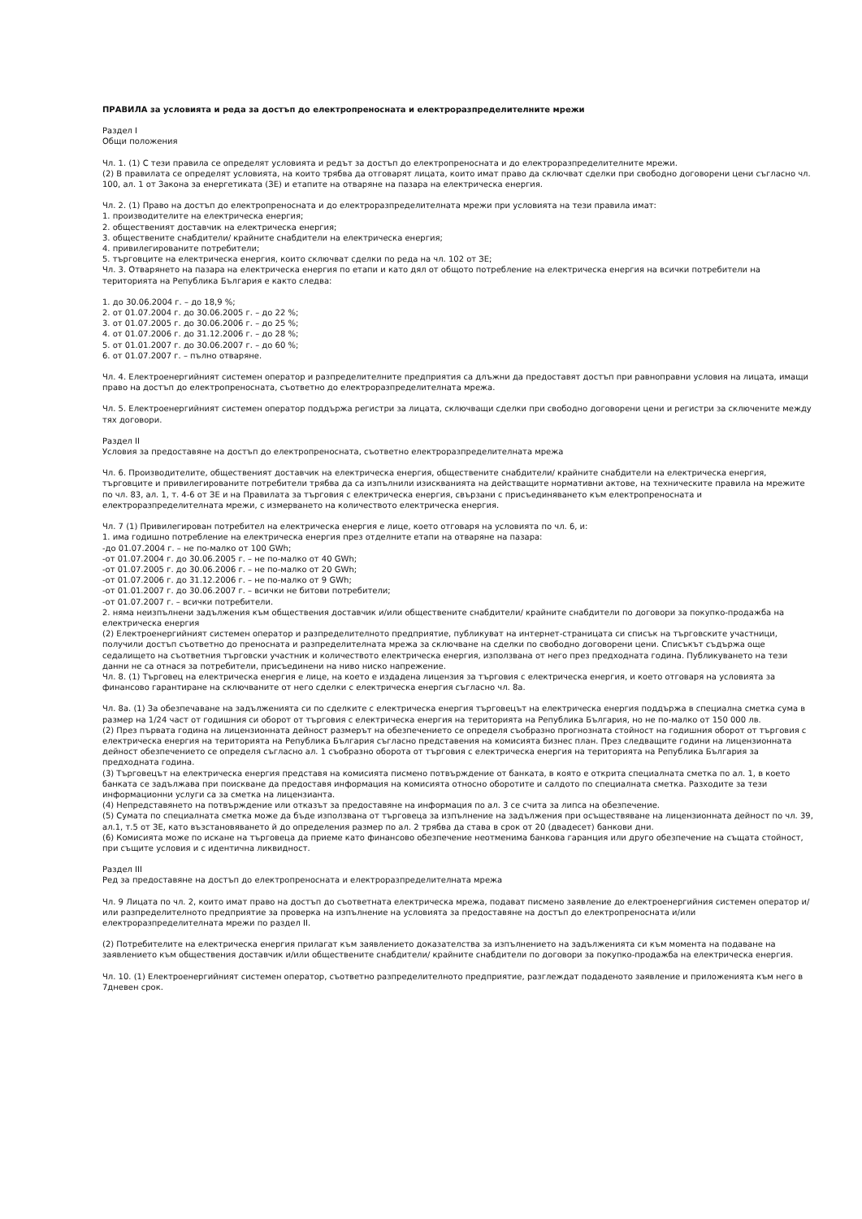ПРАВИЛА за условията и реда за достъп до електропреносната и електроразпределителните мрежи
Раздел I
Общи положения
Чл. 1. (1) С тези правила се определят условията и редът за достъп до електропреносната и до електроразпределителните мрежи.
(2) В правилата се определят условията, на които трябва да отговарят лицата, които имат право да сключват сделки при свободно договорени цени съгласно чл. 100, ал. 1 от Закона за енергетиката (ЗЕ) и етапите на отваряне на пазара на електрическа енергия.
Чл. 2. (1) Право на достъп до електропреносната и до електроразпределителната мрежи при условията на тези правила имат:
1. производителите на електрическа енергия;
2. общественият доставчик на електрическа енергия;
3. обществените снабдители/ крайните снабдители на електрическа енергия;
4. привилегированите потребители;
5. търговците на електрическа енергия, които сключват сделки по реда на чл. 102 от ЗЕ;
Чл. 3. Отварянето на пазара на електрическа енергия по етапи и като дял от общото потребление на електрическа енергия на всички потребители на територията на Република България е както следва:
1. до 30.06.2004 г. – до 18,9 %;
2. от 01.07.2004 г. до 30.06.2005 г. – до 22 %;
3. от 01.07.2005 г. до 30.06.2006 г. – до 25 %;
4. от 01.07.2006 г. до 31.12.2006 г. – до 28 %;
5. от 01.01.2007 г. до 30.06.2007 г. – до 60 %;
6. от 01.07.2007 г. – пълно отваряне.
Чл. 4. Електроенергийният системен оператор и разпределителните предприятия са длъжни да предоставят достъп при равноправни условия на лицата, имащи право на достъп до електропреносната, съответно до електроразпределителната мрежа.
Чл. 5. Електроенергийният системен оператор поддържа регистри за лицата, сключващи сделки при свободно договорени цени и регистри за сключените между тях договори.
Раздел II
Условия за предоставяне на достъп до електропреносната, съответно електроразпределителната мрежа
Чл. 6. Производителите, общественият доставчик на електрическа енергия, обществените снабдители/ крайните снабдители на електрическа енергия, търговците и привилегированите потребители трябва да са изпълнили изискванията на действащите нормативни актове, на техническите правила на мрежите по чл. 83, ал. 1, т. 4-6 от ЗЕ и на Правилата за търговия с електрическа енергия, свързани с присъединяването към електропреносната и електроразпределителната мрежи, с измерването на количеството електрическа енергия.
Чл. 7 (1) Привилегирован потребител на електрическа енергия е лице, което отговаря на условията по чл. 6, и:
1. има годишно потребление на електрическа енергия през отделните етапи на отваряне на пазара:
-до 01.07.2004 г. – не по-малко от 100 GWh;
-от 01.07.2004 г. до 30.06.2005 г. – не по-малко от 40 GWh;
-от 01.07.2005 г. до 30.06.2006 г. – не по-малко от 20 GWh;
-от 01.07.2006 г. до 31.12.2006 г. – не по-малко от 9 GWh;
-от 01.01.2007 г. до 30.06.2007 г. – всички не битови потребители;
-от 01.07.2007 г. – всички потребители.
2. няма неизпълнени задължения към обществения доставчик и/или обществените снабдители/ крайните снабдители по договори за покупко-продажба на електрическа енергия
(2) Електроенергийният системен оператор и разпределителното предприятие, публикуват на интернет-страницата си списък на търговските участници, получили достъп съответно до преносната и разпределителната мрежа за сключване на сделки по свободно договорени цени. Списъкът съдържа още седалището на съответния търговски участник и количеството електрическа енергия, използвана от него през предходната година. Публикуването на тези данни не са отнася за потребители, присъединени на ниво ниско напрежение.
Чл. 8. (1) Търговец на електрическа енергия е лице, на което е издадена лицензия за търговия с електрическа енергия, и което отговаря на условията за финансово гарантиране на сключваните от него сделки с електрическа енергия съгласно чл. 8а.
Чл. 8а. (1) За обезпечаване на задълженията си по сделките с електрическа енергия търговецът на електрическа енергия поддържа в специална сметка сума в размер на 1/24 част от годишния си оборот от търговия с електрическа енергия на територията на Република България, но не по-малко от 150 000 лв.
(2) През първата година на лицензионната дейност размерът на обезпечението се определя съобразно прогнозната стойност на годишния оборот от търговия с електрическа енергия на територията на Република България съгласно представения на комисията бизнес план. През следващите години на лицензионната дейност обезпечението се определя съгласно ал. 1 съобразно оборота от търговия с електрическа енергия на територията на Република България за предходната година.
(3) Търговецът на електрическа енергия представя на комисията писмено потвърждение от банката, в която е открита специалната сметка по ал. 1, в което банката се задължава при поискване да предоставя информация на комисията относно оборотите и салдото по специалната сметка. Разходите за тези информационни услуги са за сметка на лицензианта.
(4) Непредставянето на потвърждение или отказът за предоставяне на информация по ал. 3 се счита за липса на обезпечение.
(5) Сумата по специалната сметка може да бъде използвана от търговеца за изпълнение на задължения при осъществяване на лицензионната дейност по чл. 39, ал.1, т.5 от ЗЕ, като възстановяването й до определения размер по ал. 2 трябва да става в срок от 20 (двадесет) банкови дни.
(6) Комисията може по искане на търговеца да приеме като финансово обезпечение неотменима банкова гаранция или друго обезпечение на същата стойност, при същите условия и с идентична ликвидност.
Раздел III
Ред за предоставяне на достъп до електропреносната и електроразпределителната мрежа
Чл. 9 Лицата по чл. 2, които имат право на достъп до съответната електрическа мрежа, подават писмено заявление до електроенергийния системен оператор и/или разпределителното предприятие за проверка на изпълнение на условията за предоставяне на достъп до електропреносната и/или електроразпределителната мрежи по раздел II.
(2) Потребителите на електрическа енергия прилагат към заявлението доказателства за изпълнението на задълженията си към момента на подаване на заявлението към обществения доставчик и/или обществените снабдители/ крайните снабдители по договори за покупко-продажба на електрическа енергия.
Чл. 10. (1) Електроенергийният системен оператор, съответно разпределителното предприятие, разглеждат подаденото заявление и приложенията към него в 7дневен срок.